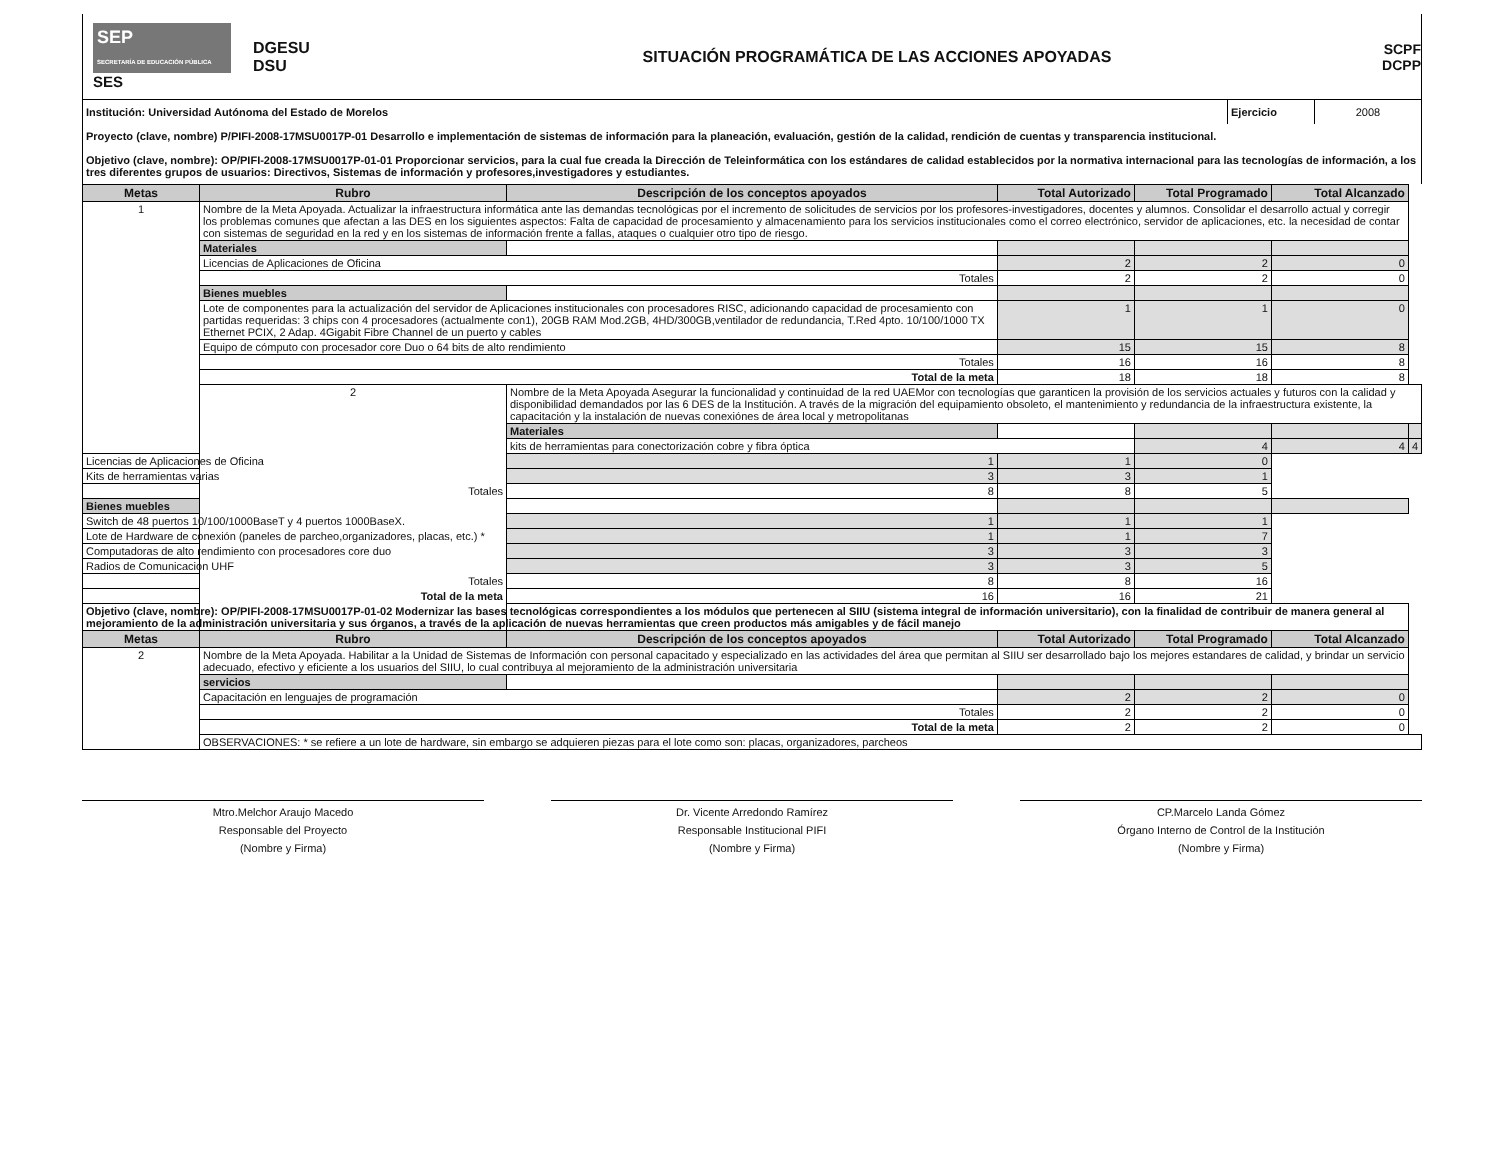SEP
SECRETARÍA DE EDUCACIÓN PÚBLICA
SES
DGESU
DSU
SITUACIÓN PROGRAMÁTICA DE LAS ACCIONES APOYADAS
SCPF
DCPP
| Institución: Universidad Autónoma del Estado de Morelos | Ejercicio | 2008 |
| Proyecto (clave, nombre) P/PIFI-2008-17MSU0017P-01 Desarrollo e implementación de sistemas de información para la planeación, evaluación, gestión de la calidad, rendición de cuentas y transparencia institucional. | | |
| Objetivo (clave, nombre): OP/PIFI-2008-17MSU0017P-01-01 Proporcionar servicios, para la cual fue creada la Dirección de Teleinformática con los estándares de calidad establecidos por la normativa internacional para las tecnologías de información, a los tres diferentes grupos de usuarios: Directivos, Sistemas de información y profesores,investigadores y estudiantes. | | |
| Metas | Rubro | Descripción de los conceptos apoyados | Total Autorizado | Total Programado | Total Alcanzado | |
| --- | --- | --- | --- | --- | --- | --- |
| 1 | Nombre de la Meta Apoyada. Actualizar la infraestructura informática ante las demandas tecnológicas por el incremento de solicitudes de servicios por los profesores-investigadores, docentes y alumnos. Consolidar el desarrollo actual y corregir los problemas comunes que afectan a las DES en los siguientes aspectos: Falta de capacidad de procesamiento y almacenamiento para los servicios institucionales como el correo electrónico, servidor de aplicaciones, etc. la necesidad de contar con sistemas de seguridad en la red y en los sistemas de información frente a fallas, ataques o cualquier otro tipo de riesgo. | | | | | |
| | Materiales | | | | | |
| | Licencias de Aplicaciones de Oficina | | 2 | 2 | 0 | |
| | Totales | | 2 | 2 | 0 | |
| | Bienes muebles | | | | | |
| | Lote de componentes para la actualización del servidor de Aplicaciones institucionales con procesadores RISC, adicionando capacidad de procesamiento con partidas requeridas: 3 chips con 4 procesadores (actualmente con1), 20GB RAM Mod.2GB, 4HD/300GB,ventilador de redundancia, T.Red 4pto. 10/100/1000 TX Ethernet PCIX, 2 Adap. 4Gigabit Fibre Channel de un puerto y cables | | 1 | 1 | 0 | |
| | Equipo de cómputo con procesador core Duo o 64 bits de alto rendimiento | | 15 | 15 | 8 | |
| | Totales | | 16 | 16 | 8 | |
| | Total de la meta | | 18 | 18 | 8 | |
| | 2 | Nombre de la Meta Apoyada Asegurar la funcionalidad y continuidad de la red UAEMor con tecnologías que garanticen la provisión de los servicios actuales y futuros con la calidad y disponibilidad demandados por las 6 DES de la Institución. A través de la migración del equipamiento obsoleto, el mantenimiento y redundancia de la infraestructura existente, la capacitación y la instalación de nuevas conexiónes de área local y metropolitanas | | | | |
| | | Materiales | | | | |
| | | kits de herramientas para conectorización cobre y fibra óptica | | 4 | 4 | 4 |
| Licencias de Aplicaciones de Oficina | | 1 | 1 | 0 | | |
| Kits de herramientas varias | | 3 | 3 | 1 | | |
| Totales | | 8 | 8 | 5 | | |
| Bienes muebles | | | | | | |
| Switch de 48 puertos 10/100/1000BaseT y 4 puertos 1000BaseX. | | 1 | 1 | 1 | | |
| Lote de Hardware de conexión (paneles de parcheo,organizadores, placas, etc.) * | | 1 | 1 | 7 | | |
| Computadoras de alto rendimiento con procesadores core duo | | 3 | 3 | 3 | | |
| Radios de Comunicacion UHF | | 3 | 3 | 5 | | |
| Totales | | 8 | 8 | 16 | | |
| Total de la meta | | 16 | 16 | 21 | | |
| Objetivo (clave, nombre): OP/PIFI-2008-17MSU0017P-01-02 Modernizar las bases tecnológicas correspondientes a los módulos que pertenecen al SIIU (sistema integral de información universitario), con la finalidad de contribuir de manera general al mejoramiento de la administración universitaria y sus órganos, a través de la aplicación de nuevas herramientas que creen productos más amigables y de fácil manejo | | | | | | |
| Metas | Rubro | Descripción de los conceptos apoyados | Total Autorizado | Total Programado | Total Alcanzado | |
| 2 | Nombre de la Meta Apoyada. Habilitar a la Unidad de Sistemas de Información con personal capacitado y especializado en las actividades del área que permitan al SIIU ser desarrollado bajo los mejores estandares de calidad, y brindar un servicio adecuado, efectivo y eficiente a los usuarios del SIIU, lo cual contribuya al mejoramiento de la administración universitaria | | | | | |
| | servicios | | | | | |
| | Capacitación en lenguajes de programación | | 2 | 2 | 0 | |
| | Totales | | 2 | 2 | 0 | |
| | Total de la meta | | 2 | 2 | 0 | |
| | OBSERVACIONES: * se refiere a un lote de hardware, sin embargo se adquieren piezas para el lote como son: placas, organizadores, parcheos | | | | | |
Mtro.Melchor Araujo Macedo
Responsable del Proyecto
(Nombre y Firma)
Dr. Vicente Arredondo Ramírez
Responsable Institucional PIFI
(Nombre y Firma)
CP.Marcelo Landa Gómez
Órgano Interno de Control de la Institución
(Nombre y Firma)